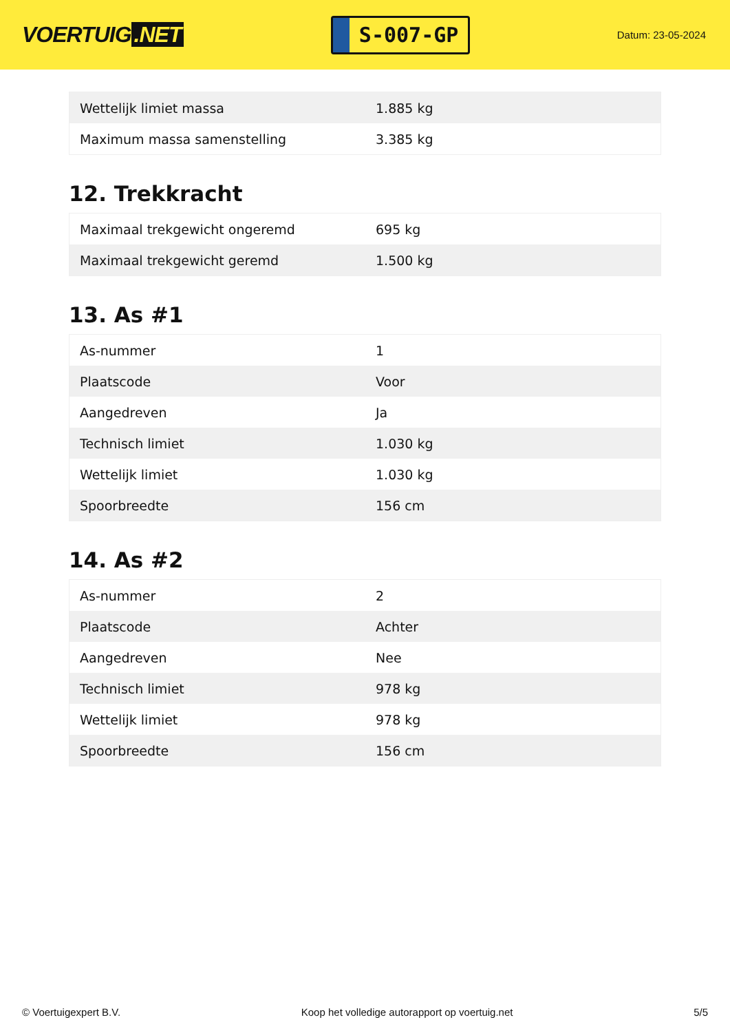VOERTUIG.NET
S-007-GP
Datum: 23-05-2024
| Wettelijk limiet massa | 1.885 kg |
| Maximum massa samenstelling | 3.385 kg |
12. Trekkracht
| Maximaal trekgewicht ongeremd | 695 kg |
| Maximaal trekgewicht geremd | 1.500 kg |
13. As #1
| As-nummer | 1 |
| Plaatscode | Voor |
| Aangedreven | Ja |
| Technisch limiet | 1.030 kg |
| Wettelijk limiet | 1.030 kg |
| Spoorbreedte | 156 cm |
14. As #2
| As-nummer | 2 |
| Plaatscode | Achter |
| Aangedreven | Nee |
| Technisch limiet | 978 kg |
| Wettelijk limiet | 978 kg |
| Spoorbreedte | 156 cm |
© Voertuigexpert B.V. Koop het volledige autorapport op voertuig.net 5/5